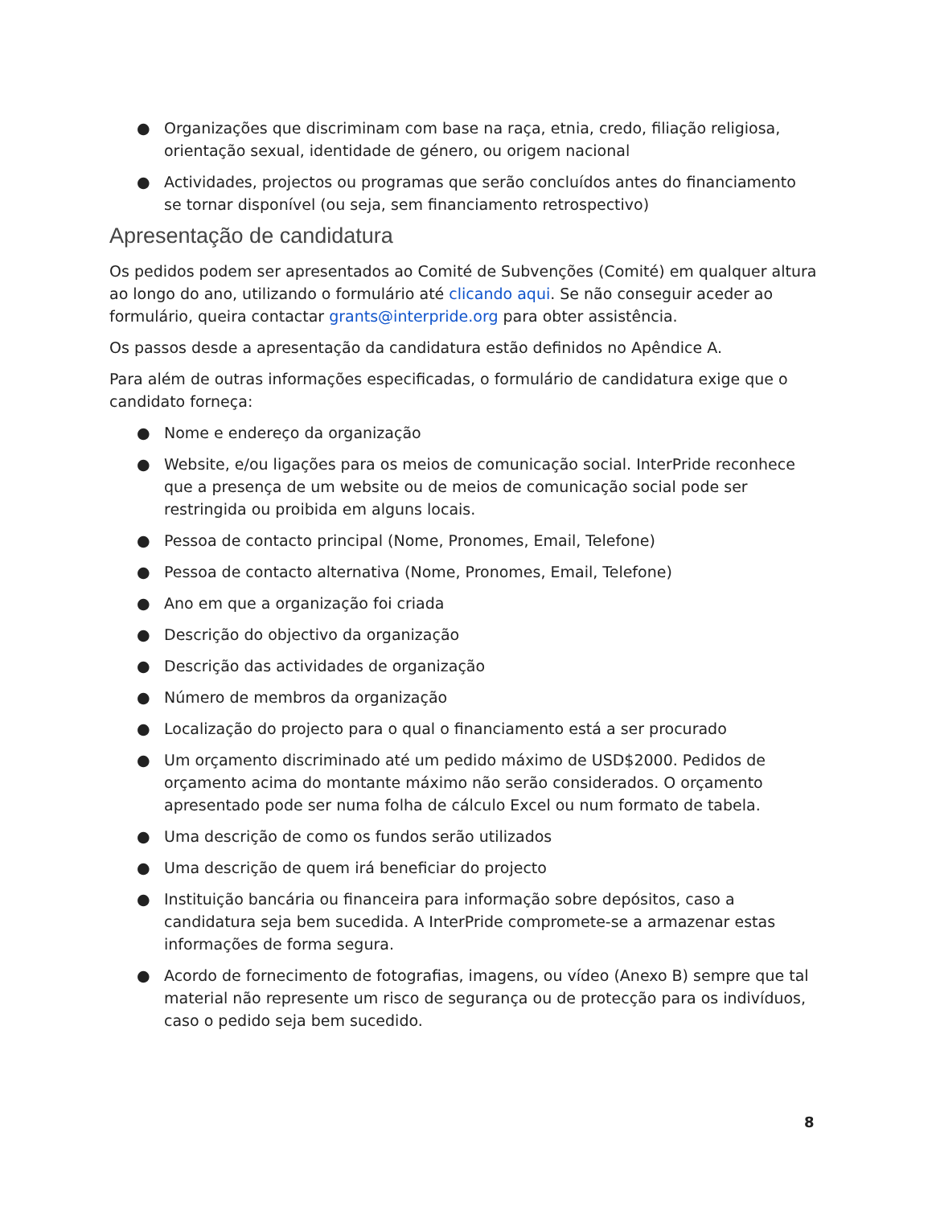● Organizações que discriminam com base na raça, etnia, credo, filiação religiosa, orientação sexual, identidade de género, ou origem nacional
● Actividades, projectos ou programas que serão concluídos antes do financiamento se tornar disponível (ou seja, sem financiamento retrospectivo)
Apresentação de candidatura
Os pedidos podem ser apresentados ao Comité de Subvenções (Comité) em qualquer altura ao longo do ano, utilizando o formulário até clicando aqui. Se não conseguir aceder ao formulário, queira contactar grants@interpride.org para obter assistência.
Os passos desde a apresentação da candidatura estão definidos no Apêndice A.
Para além de outras informações especificadas, o formulário de candidatura exige que o candidato forneça:
● Nome e endereço da organização
● Website, e/ou ligações para os meios de comunicação social. InterPride reconhece que a presença de um website ou de meios de comunicação social pode ser restringida ou proibida em alguns locais.
● Pessoa de contacto principal (Nome, Pronomes, Email, Telefone)
● Pessoa de contacto alternativa (Nome, Pronomes, Email, Telefone)
● Ano em que a organização foi criada
● Descrição do objectivo da organização
● Descrição das actividades de organização
● Número de membros da organização
● Localização do projecto para o qual o financiamento está a ser procurado
● Um orçamento discriminado até um pedido máximo de USD$2000. Pedidos de orçamento acima do montante máximo não serão considerados. O orçamento apresentado pode ser numa folha de cálculo Excel ou num formato de tabela.
● Uma descrição de como os fundos serão utilizados
● Uma descrição de quem irá beneficiar do projecto
● Instituição bancária ou financeira para informação sobre depósitos, caso a candidatura seja bem sucedida. A InterPride compromete-se a armazenar estas informações de forma segura.
● Acordo de fornecimento de fotografias, imagens, ou vídeo (Anexo B) sempre que tal material não represente um risco de segurança ou de protecção para os indivíduos, caso o pedido seja bem sucedido.
8